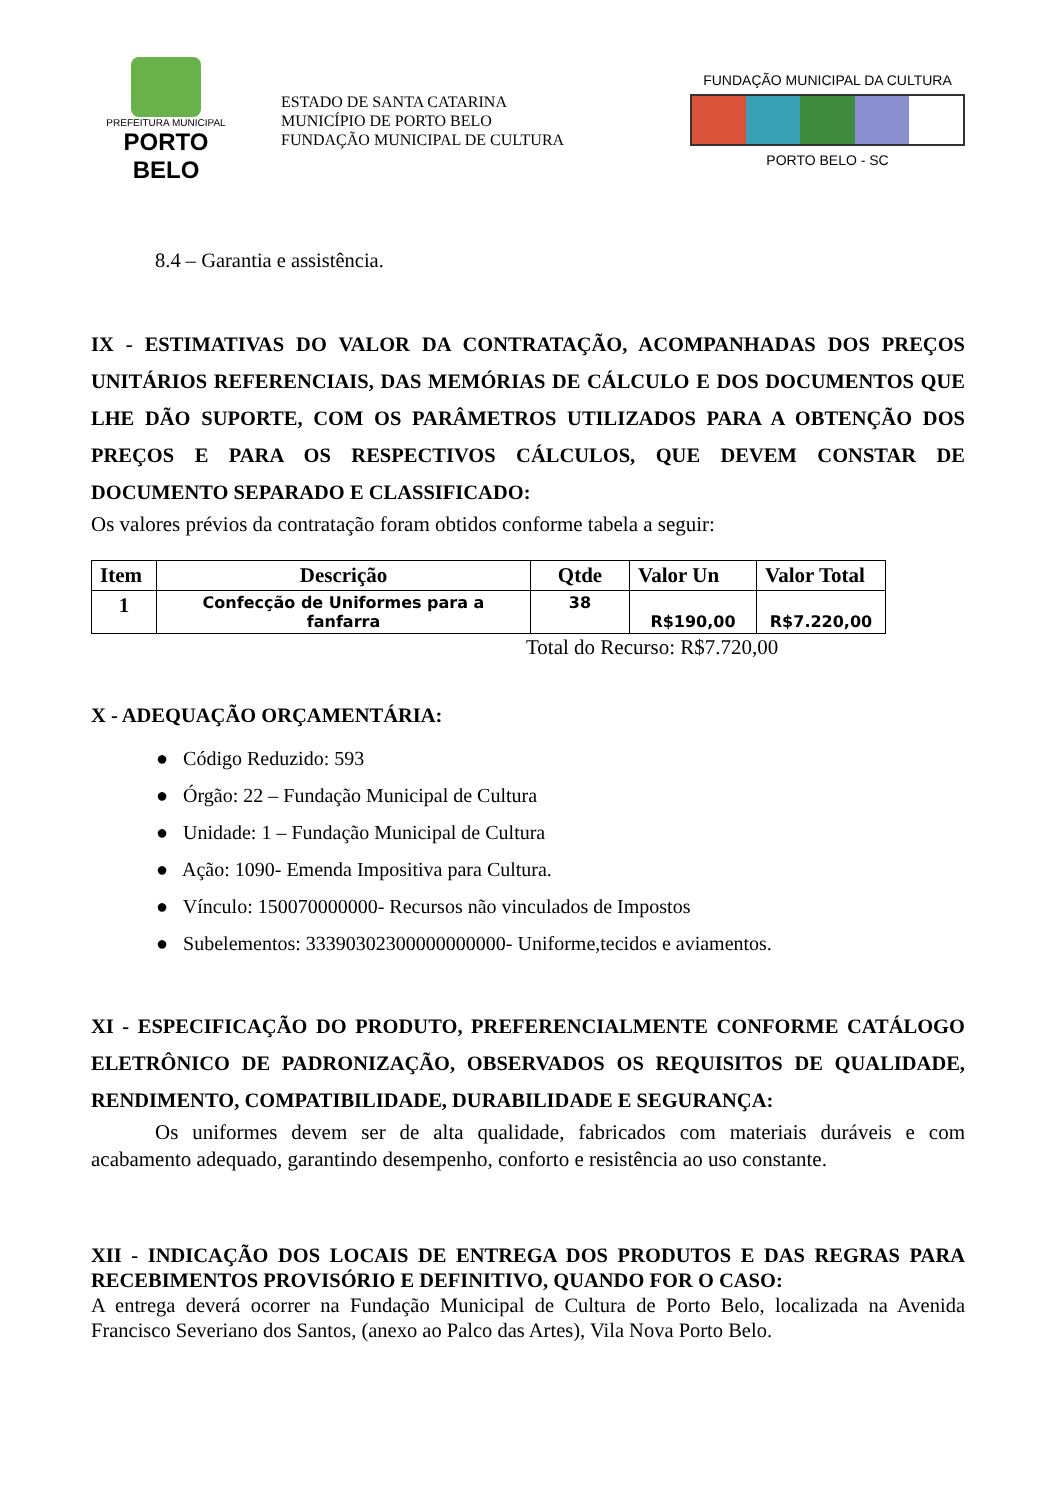PREFEITURA MUNICIPAL
PORTO BELO
ESTADO DE SANTA CATARINA
MUNICÍPIO DE PORTO BELO
FUNDAÇÃO MUNICIPAL DE CULTURA
FUNDAÇÃO MUNICIPAL DA CULTURA
PORTO BELO - SC
8.4 – Garantia e assistência.
IX - ESTIMATIVAS DO VALOR DA CONTRATAÇÃO, ACOMPANHADAS DOS PREÇOS UNITÁRIOS REFERENCIAIS, DAS MEMÓRIAS DE CÁLCULO E DOS DOCUMENTOS QUE LHE DÃO SUPORTE, COM OS PARÂMETROS UTILIZADOS PARA A OBTENÇÃO DOS PREÇOS E PARA OS RESPECTIVOS CÁLCULOS, QUE DEVEM CONSTAR DE DOCUMENTO SEPARADO E CLASSIFICADO:
Os valores prévios da contratação foram obtidos conforme tabela a seguir:
| Item | Descrição | Qtde | Valor Un | Valor Total |
| --- | --- | --- | --- | --- |
| 1 | Confecção de Uniformes para a fanfarra | 38 | R$190,00 | R$7.220,00 |
Total do Recurso: R$7.720,00
X - ADEQUAÇÃO ORÇAMENTÁRIA:
● Código Reduzido: 593
● Órgão: 22 – Fundação Municipal de Cultura
● Unidade: 1 – Fundação Municipal de Cultura
● Ação: 1090- Emenda Impositiva para Cultura.
● Vínculo: 150070000000- Recursos não vinculados de Impostos
● Subelementos: 33390302300000000000- Uniforme,tecidos e aviamentos.
XI - ESPECIFICAÇÃO DO PRODUTO, PREFERENCIALMENTE CONFORME CATÁLOGO ELETRÔNICO DE PADRONIZAÇÃO, OBSERVADOS OS REQUISITOS DE QUALIDADE, RENDIMENTO, COMPATIBILIDADE, DURABILIDADE E SEGURANÇA:
Os uniformes devem ser de alta qualidade, fabricados com materiais duráveis e com acabamento adequado, garantindo desempenho, conforto e resistência ao uso constante.
XII - INDICAÇÃO DOS LOCAIS DE ENTREGA DOS PRODUTOS E DAS REGRAS PARA RECEBIMENTOS PROVISÓRIO E DEFINITIVO, QUANDO FOR O CASO:
A entrega deverá ocorrer na Fundação Municipal de Cultura de Porto Belo, localizada na Avenida Francisco Severiano dos Santos, (anexo ao Palco das Artes), Vila Nova Porto Belo.